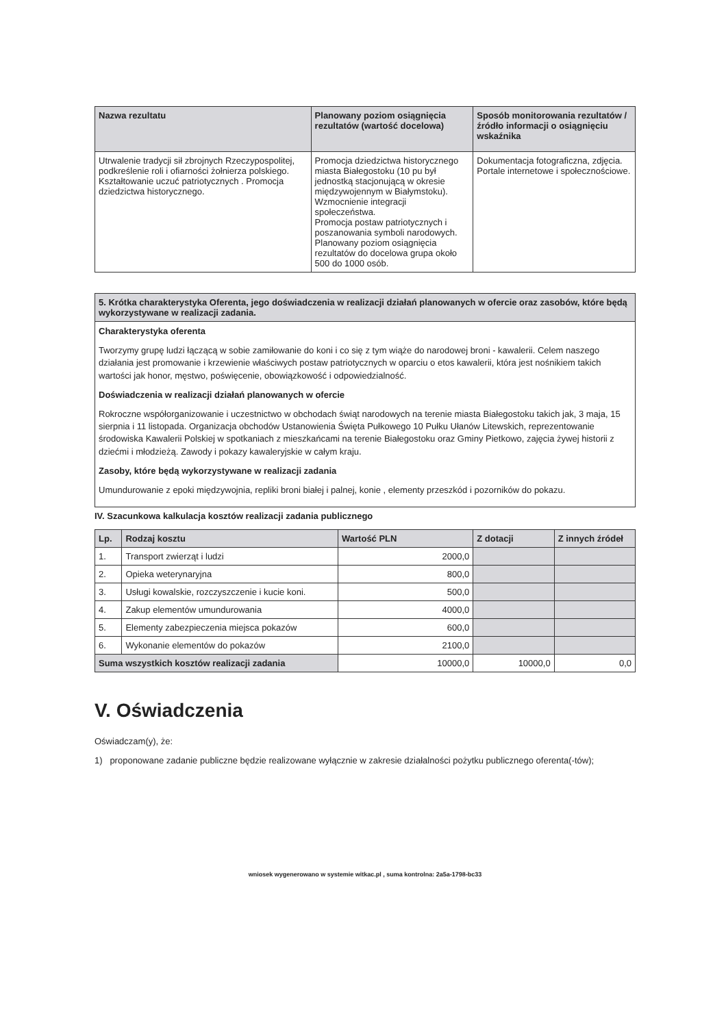| Nazwa rezultatu | Planowany poziom osiągnięcia rezultatów (wartość docelowa) | Sposób monitorowania rezultatów / źródło informacji o osiągnięciu wskaźnika |
| --- | --- | --- |
| Utrwalenie tradycji sił zbrojnych Rzeczypospolitej, podkreślenie roli i ofiarności żołnierza polskiego. Kształtowanie uczuć patriotycznych . Promocja dziedzictwa historycznego. | Promocja dziedzictwa historycznego miasta Białegostoku (10 pu był jednostką stacjonującą w okresie międzywojennym w Białymstoku). Wzmocnienie integracji społeczeństwa. Promocja postaw patriotycznych i poszanowania symboli narodowych. Planowany poziom osiągnięcia rezultatów do docelowa grupa około 500 do 1000 osób. | Dokumentacja fotograficzna, zdjęcia. Portale internetowe i społecznościowe. |
| 5. Krótka charakterystyka Oferenta, jego doświadczenia w realizacji działań planowanych w ofercie oraz zasobów, które będą wykorzystywane w realizacji zadania. |
| --- |
| Charakterystyka oferenta Tworzymy grupę ludzi łączącą w sobie zamiłowanie do koni i co się z tym wiąże do narodowej broni - kawalerii. Celem naszego działania jest promowanie i krzewienie właściwych postaw patriotycznych w oparciu o etos kawalerii, która jest nośnikiem takich wartości jak honor, męstwo, poświęcenie, obowiązkowość i odpowiedzialność. Doświadczenia w realizacji działań planowanych w ofercie Rokroczne współorganizowanie i uczestnictwo w obchodach świąt narodowych na terenie miasta Białegostoku takich jak, 3 maja, 15 sierpnia i 11 listopada. Organizacja obchodów Ustanowienia Święta Pułkowego 10 Pułku Ułanów Litewskich, reprezentowanie środowiska Kawalerii Polskiej w spotkaniach z mieszkańcami na terenie Białegostoku oraz Gminy Pietkowo, zajęcia żywej historii z dziećmi i młodzieżą. Zawody i pokazy kawaleryjskie w całym kraju. Zasoby, które będą wykorzystywane w realizacji zadania Umundurowanie z epoki międzywojnia, repliki broni białej i palnej, konie , elementy przeszkód i pozorników do pokazu. |
IV. Szacunkowa kalkulacja kosztów realizacji zadania publicznego
| Lp. | Rodzaj kosztu | Wartość PLN | Z dotacji | Z innych źródeł |
| --- | --- | --- | --- | --- |
| 1. | Transport zwierząt i ludzi | 2000,0 | | |
| 2. | Opieka weterynaryjna | 800,0 | | |
| 3. | Usługi kowalskie, rozczyszczenie i kucie koni. | 500,0 | | |
| 4. | Zakup elementów umundurowania | 4000,0 | | |
| 5. | Elementy zabezpieczenia miejsca pokazów | 600,0 | | |
| 6. | Wykonanie elementów do pokazów | 2100,0 | | |
| Suma wszystkich kosztów realizacji zadania | | 10000,0 | 10000,0 | 0,0 |
V. Oświadczenia
Oświadczam(y), że:
1) proponowane zadanie publiczne będzie realizowane wyłącznie w zakresie działalności pożytku publicznego oferenta(-tów);
wniosek wygenerowano w systemie witkac.pl , suma kontrolna: 2a5a-1798-bc33